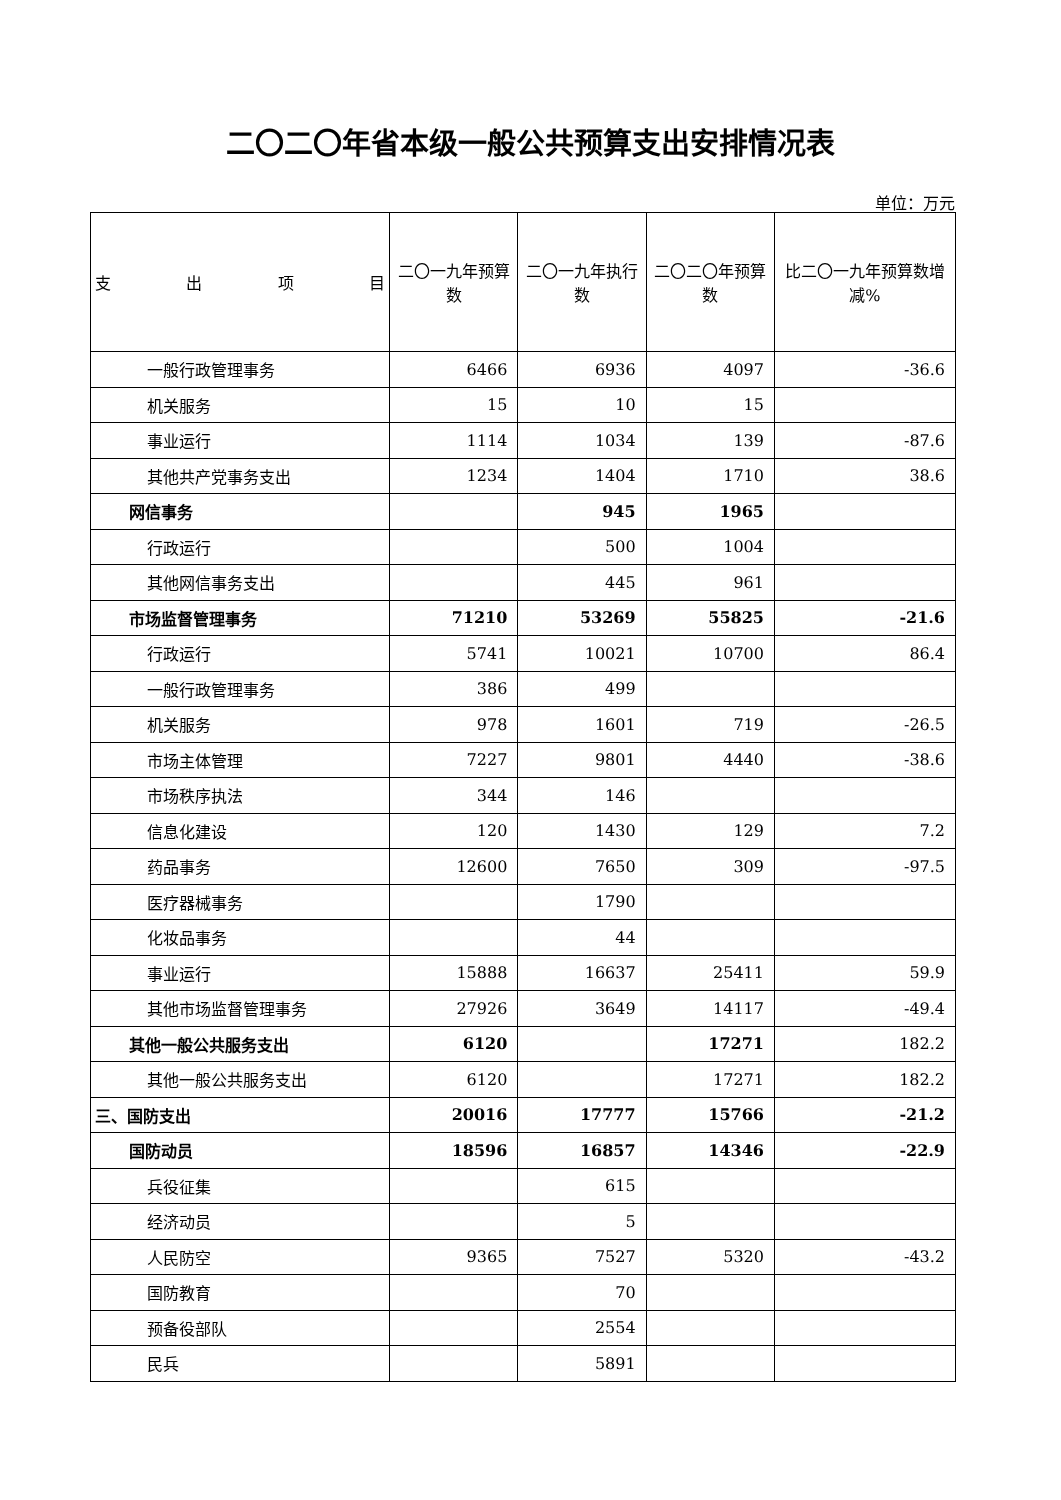二〇二〇年省本级一般公共预算支出安排情况表
单位：万元
| 支 出 项 目 | 二〇一九年预算数 | 二〇一九年执行数 | 二〇二〇年预算数 | 比二〇一九年预算数增减% |
| --- | --- | --- | --- | --- |
| 一般行政管理事务 | 6466 | 6936 | 4097 | -36.6 |
| 机关服务 | 15 | 10 | 15 | |
| 事业运行 | 1114 | 1034 | 139 | -87.6 |
| 其他共产党事务支出 | 1234 | 1404 | 1710 | 38.6 |
| 网信事务 | | 945 | 1965 | |
| 行政运行 | | 500 | 1004 | |
| 其他网信事务支出 | | 445 | 961 | |
| 市场监督管理事务 | 71210 | 53269 | 55825 | -21.6 |
| 行政运行 | 5741 | 10021 | 10700 | 86.4 |
| 一般行政管理事务 | 386 | 499 | | |
| 机关服务 | 978 | 1601 | 719 | -26.5 |
| 市场主体管理 | 7227 | 9801 | 4440 | -38.6 |
| 市场秩序执法 | 344 | 146 | | |
| 信息化建设 | 120 | 1430 | 129 | 7.2 |
| 药品事务 | 12600 | 7650 | 309 | -97.5 |
| 医疗器械事务 | | 1790 | | |
| 化妆品事务 | | 44 | | |
| 事业运行 | 15888 | 16637 | 25411 | 59.9 |
| 其他市场监督管理事务 | 27926 | 3649 | 14117 | -49.4 |
| 其他一般公共服务支出 | 6120 | | 17271 | 182.2 |
| 其他一般公共服务支出 | 6120 | | 17271 | 182.2 |
| 三、国防支出 | 20016 | 17777 | 15766 | -21.2 |
| 国防动员 | 18596 | 16857 | 14346 | -22.9 |
| 兵役征集 | | 615 | | |
| 经济动员 | | 5 | | |
| 人民防空 | 9365 | 7527 | 5320 | -43.2 |
| 国防教育 | | 70 | | |
| 预备役部队 | | 2554 | | |
| 民兵 | | 5891 | | |